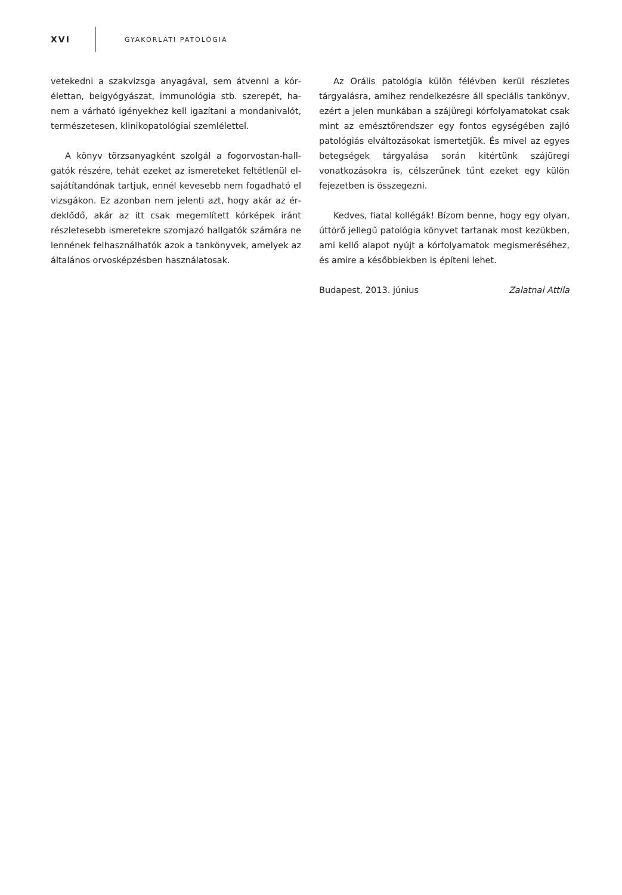XVI GYAKORLATI PATOLÓGIA
vetekedni a szakvizsga anyagával, sem átvenni a kór­élettan, belgyógyászat, immunológia stb. szerepét, ha­nem a várható igényekhez kell igazítani a mondanivalót, természetesen, klinikopatológiai szemlélettel.
A könyv törzsanyagként szolgál a fogorvostan-hall­gatók részére, tehát ezeket az ismereteket feltétlenül el­sajátítandónak tartjuk, ennél kevesebb nem fogadható el vizsgákon. Ez azonban nem jelenti azt, hogy akár az ér­deklődő, akár az itt csak megemlített kórképek iránt részletesebb ismeretekre szomjazó hallgatók számára ne lennének felhasználhatók azok a tankönyvek, ame­lyek az általános orvosképzésben használatosak.
Az Orális patológia külön félévben kerül részletes tárgyalásra, amihez rendelkezésre áll speciális tan­könyv, ezért a jelen munkában a szájüregi kórfolyama­tokat csak mint az emésztőrendszer egy fontos egységé­ben zajló patológiás elváltozásokat ismertetjük. És mivel az egyes betegségek tárgyalása során kitértünk szájüregi vonatkozásokra is, célszerűnek tűnt ezeket egy külön fejezetben is összegezni.
Kedves, fiatal kollégák! Bízom benne, hogy egy olyan, úttörő jellegű patológia könyvet tartanak most ke­zükben, ami kellő alapot nyújt a kórfolyamatok megis­meréséhez, és amire a későbbiekben is építeni lehet.
Budapest, 2013. június Zalatnai Attila